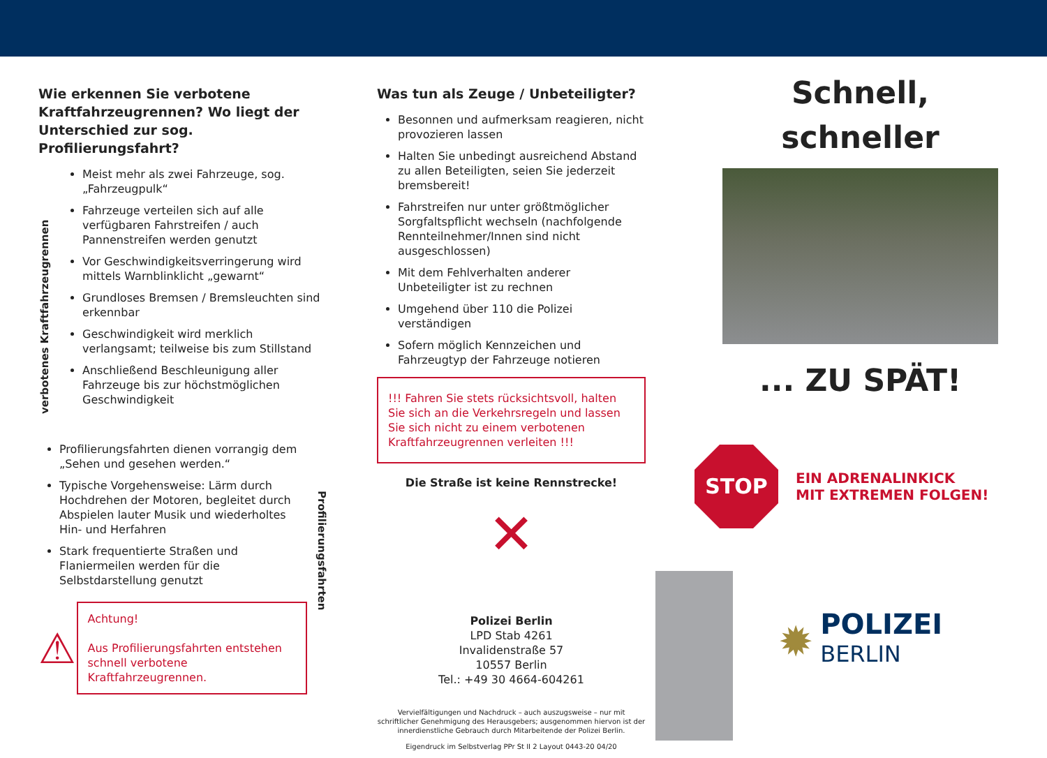Wie erkennen Sie verbotene Kraftfahrzeugrennen? Wo liegt der Unterschied zur sog. Profilierungsfahrt?
verbotenes Kraftfahrzeugrennen
Meist mehr als zwei Fahrzeuge, sog. „Fahrzeugpulk“
Fahrzeuge verteilen sich auf alle verfügbaren Fahrstreifen / auch Pannenstreifen werden genutzt
Vor Geschwindigkeitsverringerung wird mittels Warnblinklicht „gewarnt“
Grundloses Bremsen / Bremsleuchten sind erkennbar
Geschwindigkeit wird merklich verlangsamt; teilweise bis zum Stillstand
Anschließend Beschleunigung aller Fahrzeuge bis zur höchstmöglichen Geschwindigkeit
Profilierungsfahrten dienen vorrangig dem „Sehen und gesehen werden.“
Typische Vorgehensweise: Lärm durch Hochdrehen der Motoren, begleitet durch Abspielen lauter Musik und wiederholtes Hin- und Herfahren
Stark frequentierte Straßen und Flaniermeilen werden für die Selbstdarstellung genutzt
⚠
Achtung!
Aus Profilierungsfahrten entstehen schnell verbotene Kraftfahrzeugrennen.
Profilierungsfahrten
Was tun als Zeuge / Unbeteiligter?
Besonnen und aufmerksam reagieren, nicht provozieren lassen
Halten Sie unbedingt ausreichend Abstand zu allen Beteiligten, seien Sie jederzeit bremsbereit!
Fahrstreifen nur unter größtmöglicher Sorgfaltspflicht wechseln (nachfolgende Rennteilnehmer/Innen sind nicht ausgeschlossen)
Mit dem Fehlverhalten anderer Unbeteiligter ist zu rechnen
Umgehend über 110 die Polizei verständigen
Sofern möglich Kennzeichen und Fahrzeugtyp der Fahrzeuge notieren
!!! Fahren Sie stets rücksichtsvoll, halten Sie sich an die Verkehrsregeln und lassen Sie sich nicht zu einem verbotenen Kraftfahrzeugrennen verleiten !!!
Die Straße ist keine Rennstrecke!
✕
Polizei Berlin
LPD Stab 4261
Invalidenstraße 57
10557 Berlin
Tel.: +49 30 4664-604261
Vervielfältigungen und Nachdruck – auch auszugsweise – nur mit schriftlicher Genehmigung des Herausgebers; ausgenommen hiervon ist der innerdienstliche Gebrauch durch Mitarbeitende der Polizei Berlin.
Eigendruck im Selbstverlag PPr St II 2 Layout 0443-20 04/20
Schnell,
schneller
... ZU SPÄT!
STOP
EIN ADRENALINKICK
MIT EXTREMEN FOLGEN!
✹
POLIZEI
BERLIN